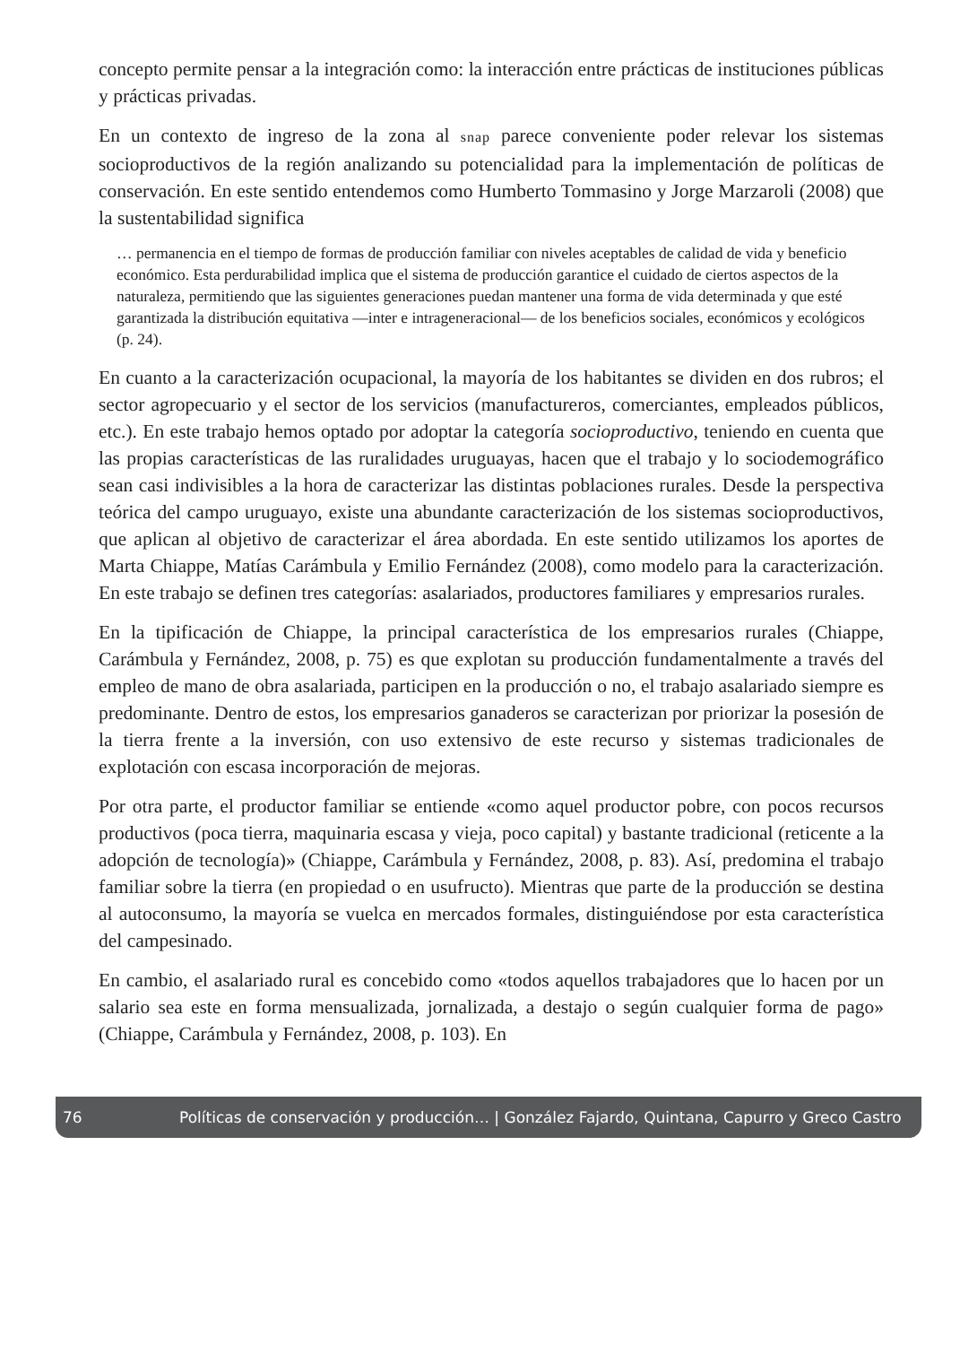concepto permite pensar a la integración como: la interacción entre prácticas de instituciones públicas y prácticas privadas.
En un contexto de ingreso de la zona al snap parece conveniente poder relevar los sistemas socioproductivos de la región analizando su potencialidad para la implementación de políticas de conservación. En este sentido entendemos como Humberto Tommasino y Jorge Marzaroli (2008) que la sustentabilidad significa
… permanencia en el tiempo de formas de producción familiar con niveles aceptables de calidad de vida y beneficio económico. Esta perdurabilidad implica que el sistema de producción garantice el cuidado de ciertos aspectos de la naturaleza, permitiendo que las siguientes generaciones puedan mantener una forma de vida determinada y que esté garantizada la distribución equitativa —inter e intrageneracional— de los beneficios sociales, económicos y ecológicos (p. 24).
En cuanto a la caracterización ocupacional, la mayoría de los habitantes se dividen en dos rubros; el sector agropecuario y el sector de los servicios (manufactureros, comerciantes, empleados públicos, etc.). En este trabajo hemos optado por adoptar la categoría socioproductivo, teniendo en cuenta que las propias características de las ruralidades uruguayas, hacen que el trabajo y lo sociodemográfico sean casi indivisibles a la hora de caracterizar las distintas poblaciones rurales. Desde la perspectiva teórica del campo uruguayo, existe una abundante caracterización de los sistemas socioproductivos, que aplican al objetivo de caracterizar el área abordada. En este sentido utilizamos los aportes de Marta Chiappe, Matías Carámbula y Emilio Fernández (2008), como modelo para la caracterización. En este trabajo se definen tres categorías: asalariados, productores familiares y empresarios rurales.
En la tipificación de Chiappe, la principal característica de los empresarios rurales (Chiappe, Carámbula y Fernández, 2008, p. 75) es que explotan su producción fundamentalmente a través del empleo de mano de obra asalariada, participen en la producción o no, el trabajo asalariado siempre es predominante. Dentro de estos, los empresarios ganaderos se caracterizan por priorizar la posesión de la tierra frente a la inversión, con uso extensivo de este recurso y sistemas tradicionales de explotación con escasa incorporación de mejoras.
Por otra parte, el productor familiar se entiende «como aquel productor pobre, con pocos recursos productivos (poca tierra, maquinaria escasa y vieja, poco capital) y bastante tradicional (reticente a la adopción de tecnología)» (Chiappe, Carámbula y Fernández, 2008, p. 83). Así, predomina el trabajo familiar sobre la tierra (en propiedad o en usufructo). Mientras que parte de la producción se destina al autoconsumo, la mayoría se vuelca en mercados formales, distinguiéndose por esta característica del campesinado.
En cambio, el asalariado rural es concebido como «todos aquellos trabajadores que lo hacen por un salario sea este en forma mensualizada, jornalizada, a destajo o según cualquier forma de pago» (Chiappe, Carámbula y Fernández, 2008, p. 103). En
76 Políticas de conservación y producción… | González Fajardo, Quintana, Capurro y Greco Castro